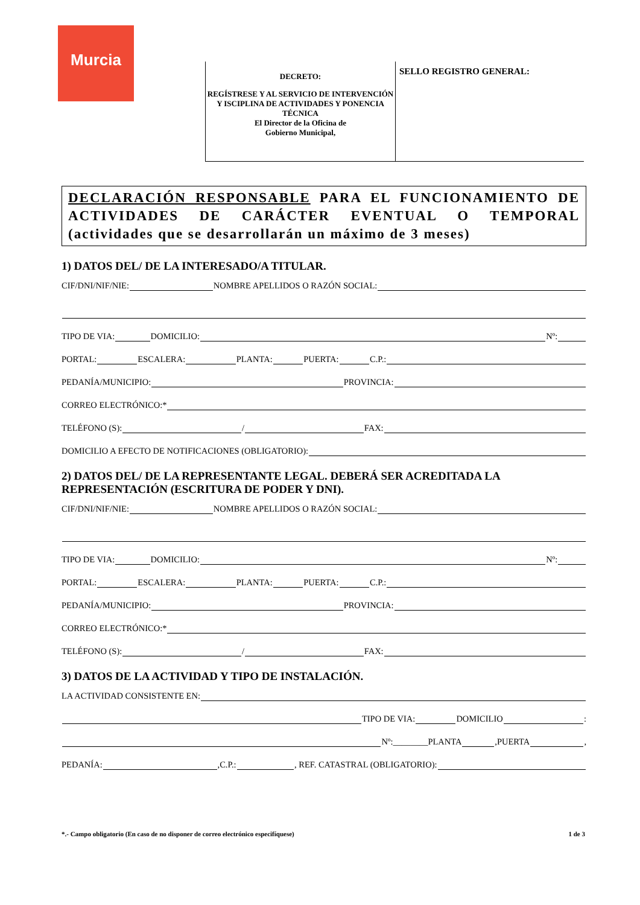Murcia
DECRETO:
REGÍSTRESE Y AL SERVICIO DE INTERVENCIÓN Y ISCIPLINA DE ACTIVIDADES Y PONENCIA TÉCNICA
El Director de la Oficina de
Gobierno Municipal,
SELLO REGISTRO GENERAL:
DECLARACIÓN RESPONSABLE PARA EL FUNCIONAMIENTO DE ACTIVIDADES DE CARÁCTER EVENTUAL O TEMPORAL (actividades que se desarrollarán un máximo de 3 meses)
1) DATOS DEL/ DE LA INTERESADO/A TITULAR.
CIF/DNI/NIF/NIE: NOMBRE APELLIDOS O RAZÓN SOCIAL:
TIPO DE VIA: DOMICILIO: Nº:
PORTAL: ESCALERA: PLANTA: PUERTA: C.P.:
PEDANÍA/MUNICIPIO: PROVINCIA:
CORREO ELECTRÓNICO:*
TELÉFONO (S): / FAX:
DOMICILIO A EFECTO DE NOTIFICACIONES (OBLIGATORIO):
2) DATOS DEL/ DE LA REPRESENTANTE LEGAL. DEBERÁ SER ACREDITADA LA REPRESENTACIÓN (ESCRITURA DE PODER Y DNI).
CIF/DNI/NIF/NIE: NOMBRE APELLIDOS O RAZÓN SOCIAL:
TIPO DE VIA: DOMICILIO: Nº:
PORTAL: ESCALERA: PLANTA: PUERTA: C.P.:
PEDANÍA/MUNICIPIO: PROVINCIA:
CORREO ELECTRÓNICO:*
TELÉFONO (S): / FAX:
3) DATOS DE LA ACTIVIDAD Y TIPO DE INSTALACIÓN.
LA ACTIVIDAD CONSISTENTE EN:
TIPO DE VIA: DOMICILIO :
Nº:________PLANTA ,PUERTA ,
PEDANÍA: ,C.P.: , REF. CATASTRAL (OBLIGATORIO):
*.- Campo obligatorio (En caso de no disponer de correo electrónico especifíquese) 1 de 3